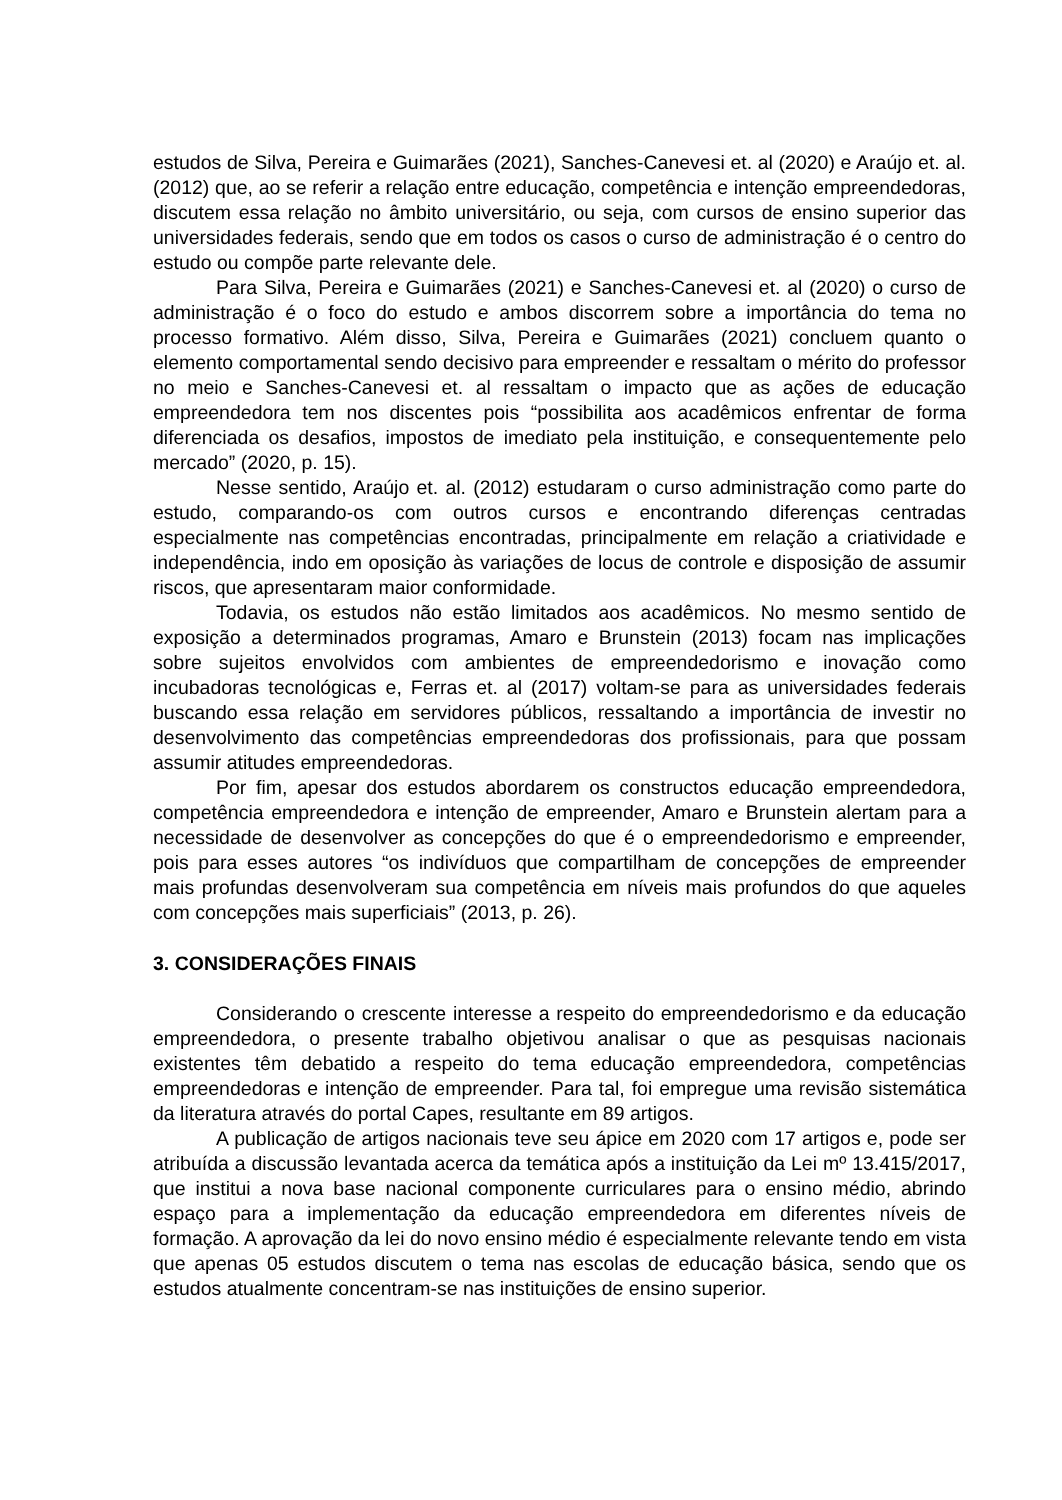estudos de Silva, Pereira e Guimarães (2021), Sanches-Canevesi et. al (2020) e Araújo et. al. (2012) que, ao se referir a relação entre educação, competência e intenção empreendedoras, discutem essa relação no âmbito universitário, ou seja, com cursos de ensino superior das universidades federais, sendo que em todos os casos o curso de administração é o centro do estudo ou compõe parte relevante dele.
Para Silva, Pereira e Guimarães (2021) e Sanches-Canevesi et. al (2020) o curso de administração é o foco do estudo e ambos discorrem sobre a importância do tema no processo formativo. Além disso, Silva, Pereira e Guimarães (2021) concluem quanto o elemento comportamental sendo decisivo para empreender e ressaltam o mérito do professor no meio e Sanches-Canevesi et. al ressaltam o impacto que as ações de educação empreendedora tem nos discentes pois “possibilita aos acadêmicos enfrentar de forma diferenciada os desafios, impostos de imediato pela instituição, e consequentemente pelo mercado” (2020, p. 15).
Nesse sentido, Araújo et. al. (2012) estudaram o curso administração como parte do estudo, comparando-os com outros cursos e encontrando diferenças centradas especialmente nas competências encontradas, principalmente em relação a criatividade e independência, indo em oposição às variações de locus de controle e disposição de assumir riscos, que apresentaram maior conformidade.
Todavia, os estudos não estão limitados aos acadêmicos. No mesmo sentido de exposição a determinados programas, Amaro e Brunstein (2013) focam nas implicações sobre sujeitos envolvidos com ambientes de empreendedorismo e inovação como incubadoras tecnológicas e, Ferras et. al (2017) voltam-se para as universidades federais buscando essa relação em servidores públicos, ressaltando a importância de investir no desenvolvimento das competências empreendedoras dos profissionais, para que possam assumir atitudes empreendedoras.
Por fim, apesar dos estudos abordarem os constructos educação empreendedora, competência empreendedora e intenção de empreender, Amaro e Brunstein alertam para a necessidade de desenvolver as concepções do que é o empreendedorismo e empreender, pois para esses autores “os indivíduos que compartilham de concepções de empreender mais profundas desenvolveram sua competência em níveis mais profundos do que aqueles com concepções mais superficiais” (2013, p. 26).
3. CONSIDERAÇÕES FINAIS
Considerando o crescente interesse a respeito do empreendedorismo e da educação empreendedora, o presente trabalho objetivou analisar o que as pesquisas nacionais existentes têm debatido a respeito do tema educação empreendedora, competências empreendedoras e intenção de empreender. Para tal, foi empregue uma revisão sistemática da literatura através do portal Capes, resultante em 89 artigos.
A publicação de artigos nacionais teve seu ápice em 2020 com 17 artigos e, pode ser atribuída a discussão levantada acerca da temática após a instituição da Lei mº 13.415/2017, que institui a nova base nacional componente curriculares para o ensino médio, abrindo espaço para a implementação da educação empreendedora em diferentes níveis de formação. A aprovação da lei do novo ensino médio é especialmente relevante tendo em vista que apenas 05 estudos discutem o tema nas escolas de educação básica, sendo que os estudos atualmente concentram-se nas instituições de ensino superior.